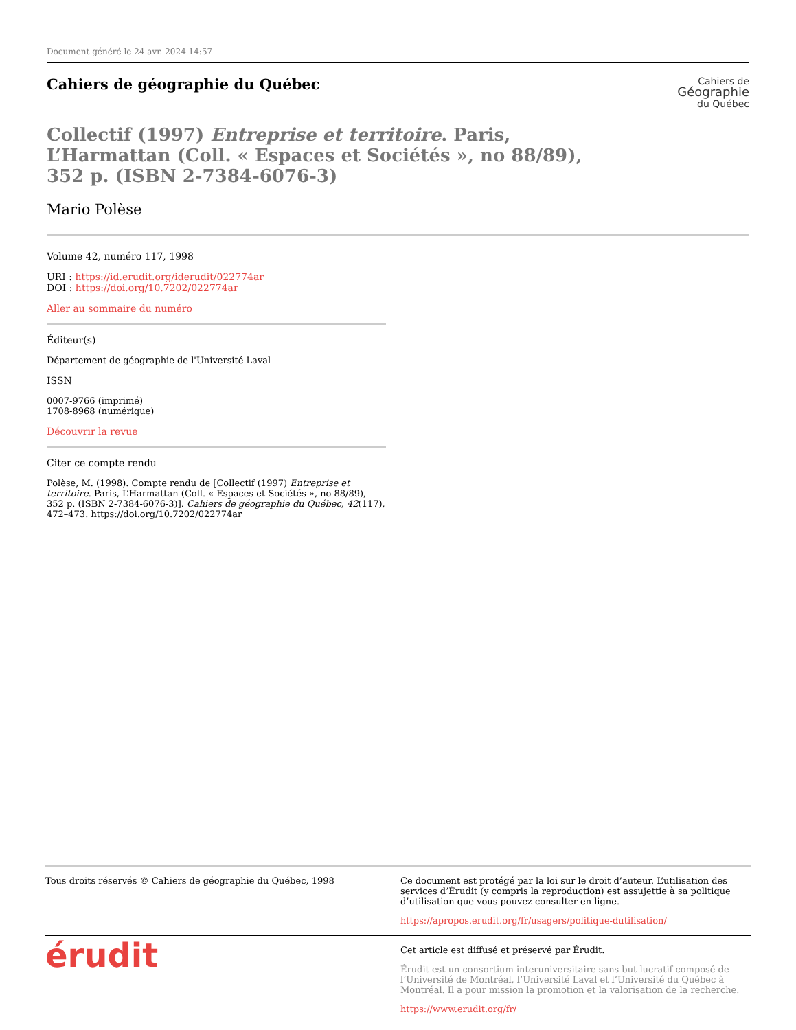Document généré le 24 avr. 2024 14:57
Cahiers de
Géographie
du Québec
Cahiers de géographie du Québec
Collectif (1997) Entreprise et territoire. Paris, L’Harmattan (Coll. « Espaces et Sociétés », no 88/89), 352 p. (ISBN 2-7384-6076-3)
Mario Polèse
Volume 42, numéro 117, 1998
URI : https://id.erudit.org/iderudit/022774ar
DOI : https://doi.org/10.7202/022774ar
Aller au sommaire du numéro
Éditeur(s)
Département de géographie de l'Université Laval
ISSN
0007-9766 (imprimé)
1708-8968 (numérique)
Découvrir la revue
Citer ce compte rendu
Polèse, M. (1998). Compte rendu de [Collectif (1997) Entreprise et territoire. Paris, L’Harmattan (Coll. « Espaces et Sociétés », no 88/89), 352 p. (ISBN 2-7384-6076-3)]. Cahiers de géographie du Québec, 42(117), 472–473. https://doi.org/10.7202/022774ar
Tous droits réservés © Cahiers de géographie du Québec, 1998 Ce document est protégé par la loi sur le droit d’auteur. L’utilisation des services d’Érudit (y compris la reproduction) est assujettie à sa politique d’utilisation que vous pouvez consulter en ligne.
https://apropos.erudit.org/fr/usagers/politique-dutilisation/
érudit
Cet article est diffusé et préservé par Érudit.
Érudit est un consortium interuniversitaire sans but lucratif composé de l’Université de Montréal, l’Université Laval et l’Université du Québec à Montréal. Il a pour mission la promotion et la valorisation de la recherche.
https://www.erudit.org/fr/